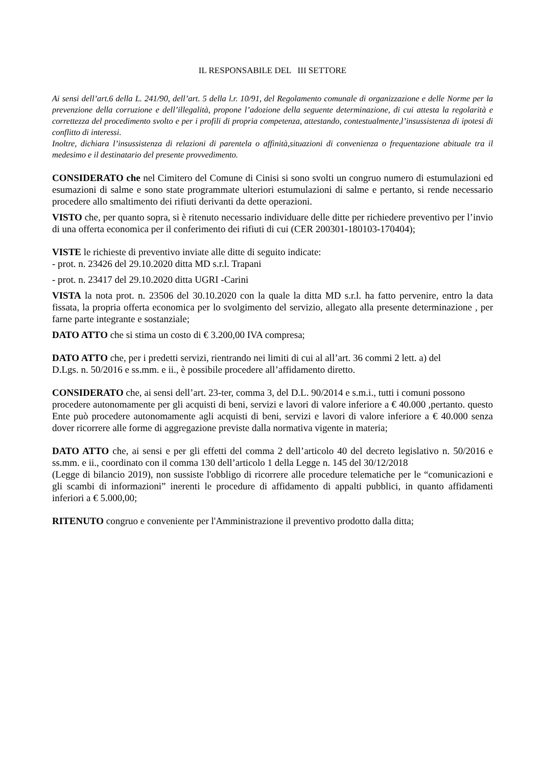IL RESPONSABILE DEL III SETTORE
Ai sensi dell’art.6 della L. 241/90, dell’art. 5 della l.r. 10/91, del Regolamento comunale di organizzazione e delle Norme per la prevenzione della corruzione e dell’illegalità, propone l’adozione della seguente determinazione, di cui attesta la regolarità e correttezza del procedimento svolto e per i profili di propria competenza, attestando, contestualmente,l’insussistenza di ipotesi di conflitto di interessi.
Inoltre, dichiara l’insussistenza di relazioni di parentela o affinità,situazioni di convenienza o frequentazione abituale tra il medesimo e il destinatario del presente provvedimento.
CONSIDERATO che nel Cimitero del Comune di Cinisi si sono svolti un congruo numero di estumulazioni ed esumazioni di salme e sono state programmate ulteriori estumulazioni di salme e pertanto, si rende necessario procedere allo smaltimento dei rifiuti derivanti da dette operazioni.
VISTO che, per quanto sopra, si è ritenuto necessario individuare delle ditte per richiedere preventivo per l’invio di una offerta economica per il conferimento dei rifiuti di cui (CER 200301-180103-170404);
VISTE le richieste di preventivo inviate alle ditte di seguito indicate:
- prot. n. 23426 del 29.10.2020 ditta MD s.r.l. Trapani
- prot. n. 23417 del 29.10.2020 ditta UGRI -Carini
VISTA la nota prot. n. 23506 del 30.10.2020 con la quale la ditta MD s.r.l. ha fatto pervenire, entro la data fissata, la propria offerta economica per lo svolgimento del servizio, allegato alla presente determinazione , per farne parte integrante e sostanziale;
DATO ATTO che si stima un costo di € 3.200,00 IVA compresa;
DATO ATTO che, per i predetti servizi, rientrando nei limiti di cui al all’art. 36 commi 2 lett. a) del
D.Lgs. n. 50/2016 e ss.mm. e ii., è possibile procedere all’affidamento diretto.
CONSIDERATO che, ai sensi dell’art. 23-ter, comma 3, del D.L. 90/2014 e s.m.i., tutti i comuni possono
procedere autonomamente per gli acquisti di beni, servizi e lavori di valore inferiore a € 40.000 ,pertanto. questo Ente può procedere autonomamente agli acquisti di beni, servizi e lavori di valore inferiore a € 40.000 senza dover ricorrere alle forme di aggregazione previste dalla normativa vigente in materia;
DATO ATTO che, ai sensi e per gli effetti del comma 2 dell’articolo 40 del decreto legislativo n. 50/2016 e ss.mm. e ii., coordinato con il comma 130 dell’articolo 1 della Legge n. 145 del 30/12/2018
(Legge di bilancio 2019), non sussiste l'obbligo di ricorrere alle procedure telematiche per le “comunicazioni e gli scambi di informazioni” inerenti le procedure di affidamento di appalti pubblici, in quanto affidamenti inferiori a € 5.000,00;
RITENUTO congruo e conveniente per l'Amministrazione il preventivo prodotto dalla ditta;